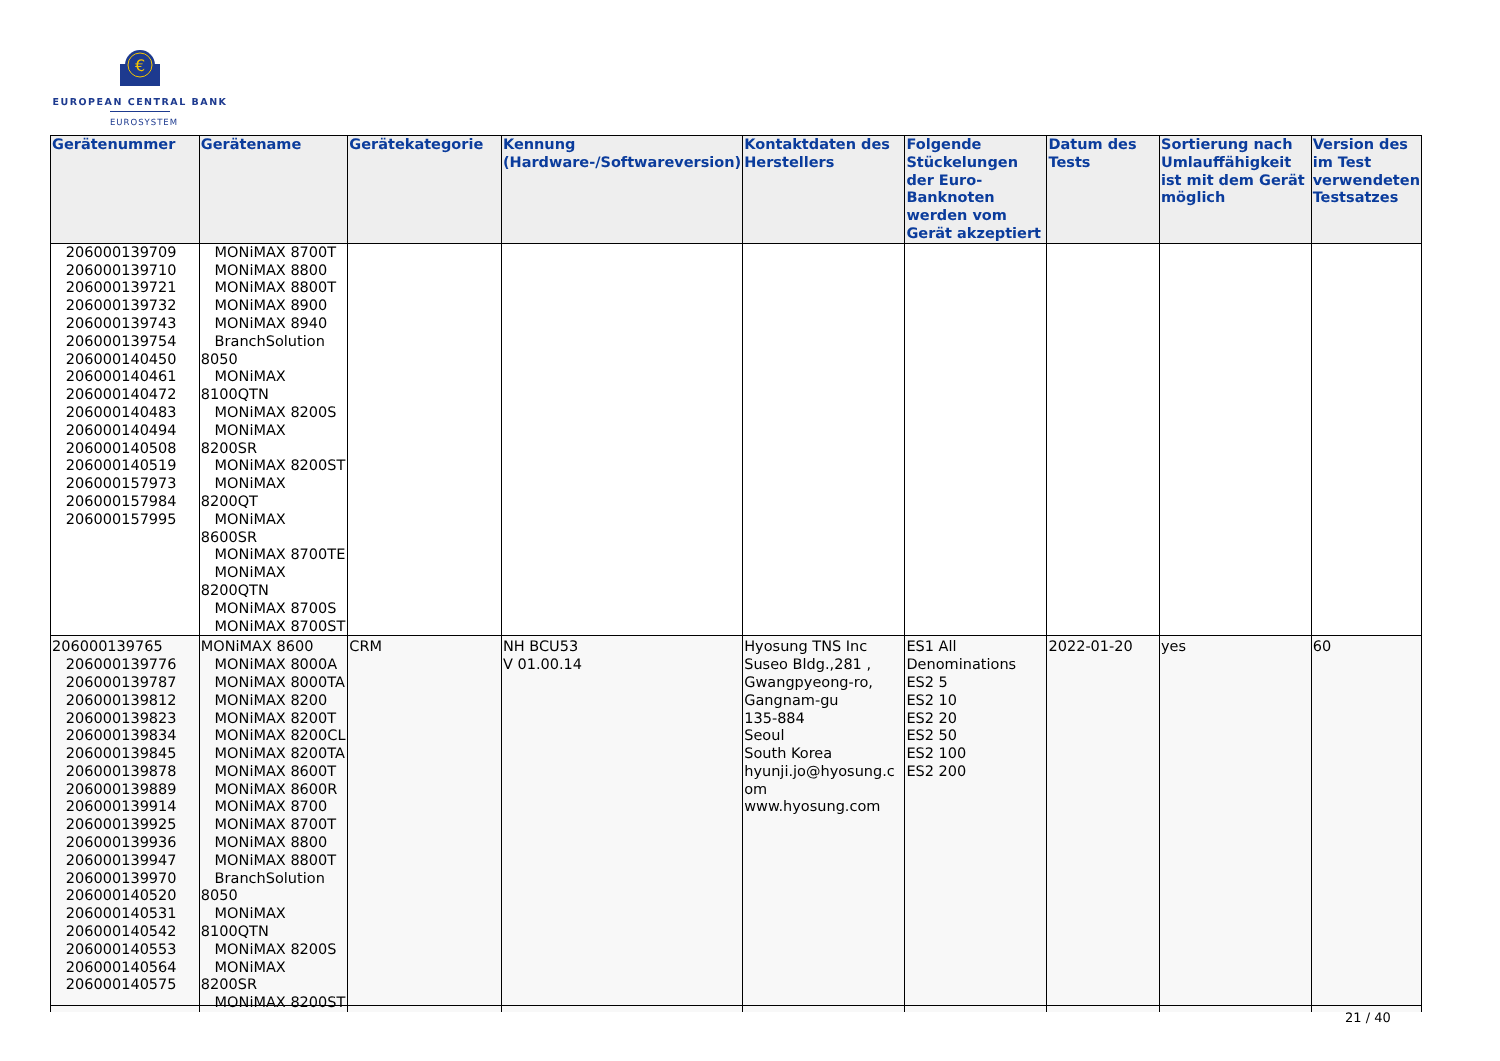€
EUROPEAN CENTRAL BANK
EUROSYSTEM
| Gerätenummer | Gerätename | Gerätekategorie | Kennung (Hardware-/Softwareversion) | Kontaktdaten des Herstellers | Folgende Stückelungen der Euro-Banknoten werden vom Gerät akzeptiert | Datum des Tests | Sortierung nach Umlauffähigkeit ist mit dem Gerät möglich | Version des im Test verwendeten Testsatzes |
| --- | --- | --- | --- | --- | --- | --- | --- | --- |
| 206000139709 206000139710 206000139721 206000139732 206000139743 206000139754 206000140450 206000140461 206000140472 206000140483 206000140494 206000140508 206000140519 206000157973 206000157984 206000157995 | MONiMAX 8700T MONiMAX 8800 MONiMAX 8800T MONiMAX 8900 MONiMAX 8940 BranchSolution 8050 MONiMAX 8100QTN MONiMAX 8200S MONiMAX 8200SR MONiMAX 8200ST MONiMAX 8200QT MONiMAX 8600SR MONiMAX 8700TE MONiMAX 8200QTN MONiMAX 8700S MONiMAX 8700ST | | | | | | | |
| 206000139765 206000139776 206000139787 206000139812 206000139823 206000139834 206000139845 206000139878 206000139889 206000139914 206000139925 206000139936 206000139947 206000139970 206000140520 206000140531 206000140542 206000140553 206000140564 206000140575 | MONiMAX 8600 MONiMAX 8000A MONiMAX 8000TA MONiMAX 8200 MONiMAX 8200T MONiMAX 8200CL MONiMAX 8200TA MONiMAX 8600T MONiMAX 8600R MONiMAX 8700 MONiMAX 8700T MONiMAX 8800 MONiMAX 8800T BranchSolution 8050 MONiMAX 8100QTN MONiMAX 8200S MONiMAX 8200SR MONiMAX 8200ST | CRM | NH BCU53 V 01.00.14 | Hyosung TNS Inc Suseo Bldg.,281 , Gwangpyeong-ro, Gangnam-gu 135-884 Seoul South Korea hyunji.jo@hyosung.c om www.hyosung.com | ES1 All Denominations ES2 5 ES2 10 ES2 20 ES2 50 ES2 100 ES2 200 | 2022-01-20 | yes | 60 |
21 / 40